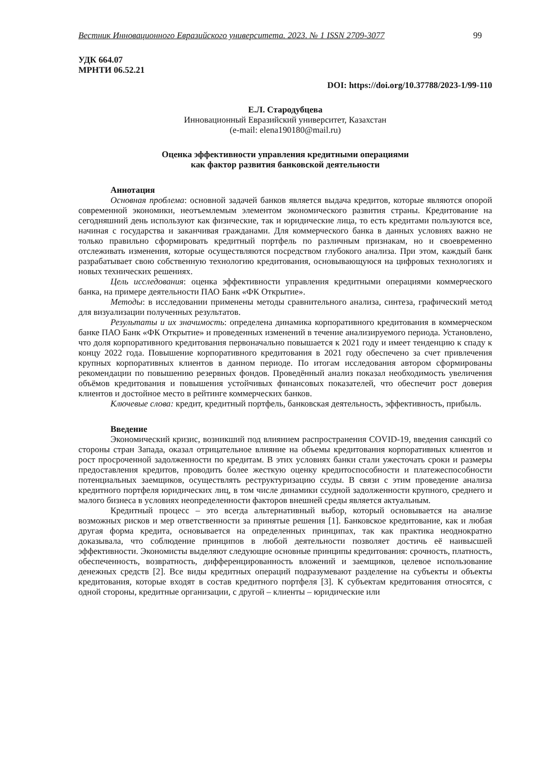Вестник Инновационного Евразийского университета. 2023. № 1 ISSN 2709-3077 99
УДК 664.07
МРНТИ 06.52.21
DOI: https://doi.org/10.37788/2023-1/99-110
Е.Л. Стародубцева
Инновационный Евразийский университет, Казахстан
(e-mail: elena190180@mail.ru)
Оценка эффективности управления кредитными операциями
как фактор развития банковской деятельности
Аннотация
Основная проблема: основной задачей банков является выдача кредитов, которые являются опорой современной экономики, неотъемлемым элементом экономического развития страны. Кредитование на сегодняшний день используют как физические, так и юридические лица, то есть кредитами пользуются все, начиная с государства и заканчивая гражданами. Для коммерческого банка в данных условиях важно не только правильно сформировать кредитный портфель по различным признакам, но и своевременно отслеживать изменения, которые осуществляются посредством глубокого анализа. При этом, каждый банк разрабатывает свою собственную технологию кредитования, основывающуюся на цифровых технологиях и новых технических решениях.
Цель исследования: оценка эффективности управления кредитными операциями коммерческого банка, на примере деятельности ПАО Банк «ФК Открытие».
Методы: в исследовании применены методы сравнительного анализа, синтеза, графический метод для визуализации полученных результатов.
Результаты и их значимость: определена динамика корпоративного кредитования в коммерческом банке ПАО Банк «ФК Открытие» и проведенных изменений в течение анализируемого периода. Установлено, что доля корпоративного кредитования первоначально повышается к 2021 году и имеет тенденцию к спаду к концу 2022 года. Повышение корпоративного кредитования в 2021 году обеспечено за счет привлечения крупных корпоративных клиентов в данном периоде. По итогам исследования автором сформированы рекомендации по повышению резервных фондов. Проведённый анализ показал необходимость увеличения объёмов кредитования и повышения устойчивых финансовых показателей, что обеспечит рост доверия клиентов и достойное место в рейтинге коммерческих банков.
Ключевые слова: кредит, кредитный портфель, банковская деятельность, эффективность, прибыль.
Введение
Экономический кризис, возникший под влиянием распространения COVID-19, введения санкций со стороны стран Запада, оказал отрицательное влияние на объемы кредитования корпоративных клиентов и рост просроченной задолженности по кредитам. В этих условиях банки стали ужесточать сроки и размеры предоставления кредитов, проводить более жесткую оценку кредитоспособности и платежеспособности потенциальных заемщиков, осуществлять реструктуризацию ссуды. В связи с этим проведение анализа кредитного портфеля юридических лиц, в том числе динамики ссудной задолженности крупного, среднего и малого бизнеса в условиях неопределенности факторов внешней среды является актуальным.
Кредитный процесс – это всегда альтернативный выбор, который основывается на анализе возможных рисков и мер ответственности за принятые решения [1]. Банковское кредитование, как и любая другая форма кредита, основывается на определенных принципах, так как практика неоднократно доказывала, что соблюдение принципов в любой деятельности позволяет достичь её наивысшей эффективности. Экономисты выделяют следующие основные принципы кредитования: срочность, платность, обеспеченность, возвратность, дифференцированность вложений и заемщиков, целевое использование денежных средств [2]. Все виды кредитных операций подразумевают разделение на субъекты и объекты кредитования, которые входят в состав кредитного портфеля [3]. К субъектам кредитования относятся, с одной стороны, кредитные организации, с другой – клиенты – юридические или